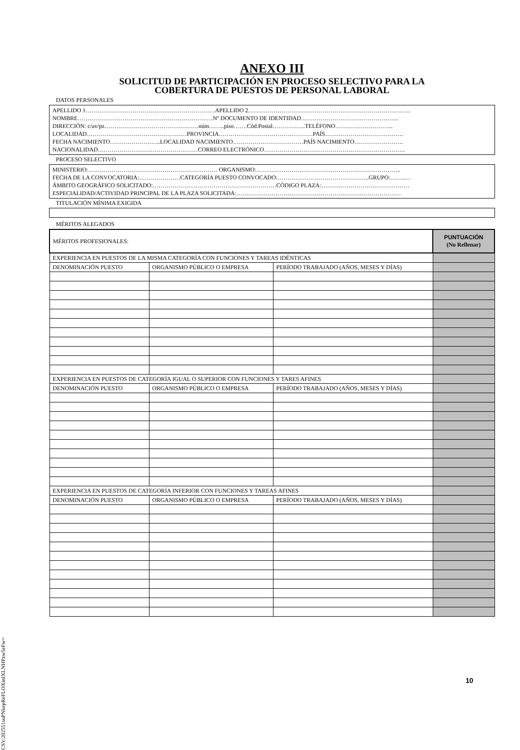ANEXO III
SOLICITUD DE PARTICIPACIÓN EN PROCESO SELECTIVO PARA LA
COBERTURA DE PUESTOS DE PERSONAL LABORAL
DATOS PERSONALES
APELLIDO 1…………………………………………………………APELLIDO 2………………………………………………………………………..
NOMBRE……………………………………………………………Nº DOCUMENTO DE IDENTIDAD…………………………………………..
DIRECCIÓN: c/av/pz…………………………………………núm……..piso…….Cód.Postal……………..TELÉFONO………………………...
LOCALIDAD……………………………………………PROVINCIA…………………………………………PAÍS………………………………….
FECHA NACIMIENTO……………………..LOCALIDAD NACIMIENTO………………………………PAÍS NACIMIENTO…………………….
NACIONALIDAD……………………………………………CORREO ELECTRÓNICO………………………………………………………………
PROCESO SELECTIVO
MINISTERIO:………………………………………………………… ORGANISMO:………………………………………………………………..
FECHA DE LA CONVOCATORIA:…………………CATEGORÍA PUESTO CONVOCADO:………………………………………..GRUPO:……..…
ÁMBITO GEOGRÁFICO SOLICITADO:………………………………………………………CÓDIGO PLAZA:………………………………………
ESPECIALIDAD/ACTIVIDAD PRINCIPAL DE LA PLAZA SOLICITADA:…………………………………………………………………………
TITULACIÓN MÍNIMA EXIGIDA
MÉRITOS ALEGADOS
| MÉRITOS PROFESIONALES: | | | PUNTUACIÓN (No Rellenar) |
| EXPERIENCIA EN PUESTOS DE LA MISMA CATEGORÍA CON FUNCIONES Y TAREAS IDÉNTICAS | | | |
| DENOMINACIÓN PUESTO | ORGANISMO PÚBLICO O EMPRESA | PERÍODO TRABAJADO (AÑOS, MESES Y DÍAS) | |
| EXPERIENCIA EN PUESTOS DE CATEGORÍA IGUAL O SUPERIOR CON FUNCIONES Y TARES AFINES | | | |
| DENOMINACIÓN PUESTO | ORGANISMO PÚBLICO O EMPRESA | PERÍODO TRABAJADO (AÑOS, MESES Y DÍAS) | |
| EXPERIENCIA EN PUESTOS DE CATEGORÍA INFERIOR CON FUNCIONES Y TAREAS AFINES | | | |
| DENOMINACIÓN PUESTO | ORGANISMO PÚBLICO O EMPRESA | PERÍODO TRABAJADO (AÑOS, MESES Y DÍAS) | |
10
CSV:202551suPNkepReFLOXinIXLNHPzw5eFw=